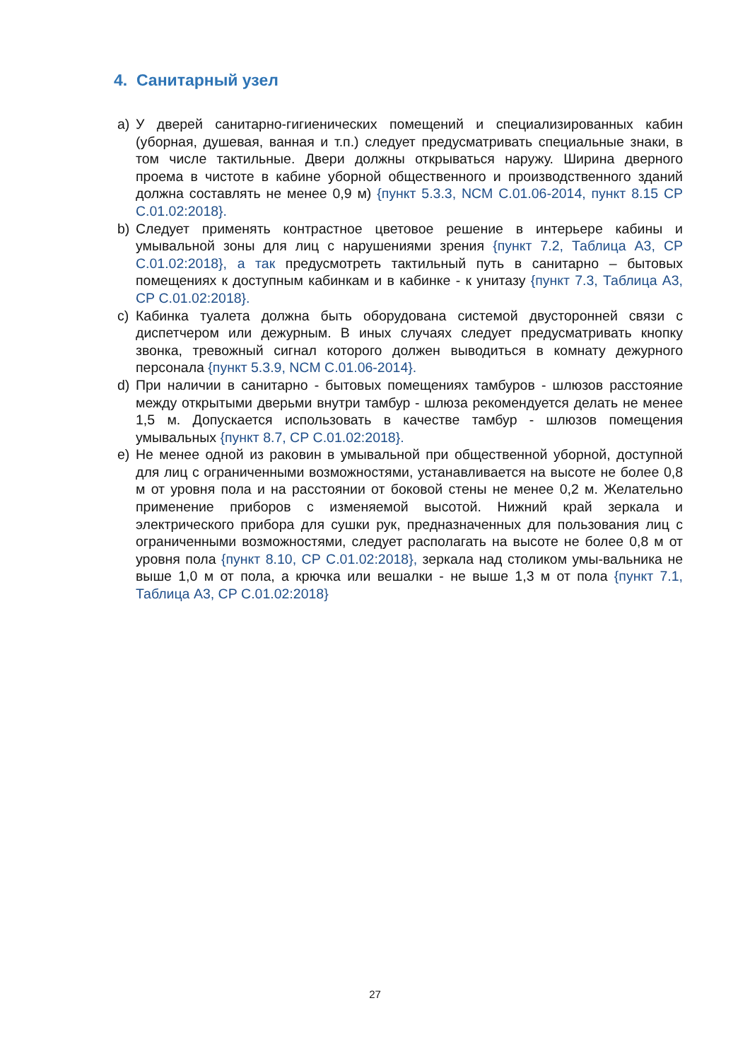4. Санитарный узел
a) У дверей санитарно-гигиенических помещений и специализированных кабин (уборная, душевая, ванная и т.п.) следует предусматривать специальные знаки, в том числе тактильные. Двери должны открываться наружу. Ширина дверного проема в чистоте в кабине уборной общественного и производственного зданий должна составлять не менее 0,9 м) {пункт 5.3.3, NCM C.01.06-2014, пункт 8.15 СР C.01.02:2018}.
b) Следует применять контрастное цветовое решение в интерьере кабины и умывальной зоны для лиц с нарушениями зрения {пункт 7.2, Таблица А3, СР C.01.02:2018}, а так предусмотреть тактильный путь в санитарно – бытовых помещениях к доступным кабинкам и в кабинке - к унитазу {пункт 7.3, Таблица А3, СР C.01.02:2018}.
c) Кабинка туалета должна быть оборудована системой двусторонней связи с диспетчером или дежурным. В иных случаях следует предусматривать кнопку звонка, тревожный сигнал которого должен выводиться в комнату дежурного персонала {пункт 5.3.9, NCM C.01.06-2014}.
d) При наличии в санитарно - бытовых помещениях тамбуров - шлюзов расстояние между открытыми дверьми внутри тамбур - шлюза рекомендуется делать не менее 1,5 м. Допускается использовать в качестве тамбур - шлюзов помещения умывальных {пункт 8.7, СР C.01.02:2018}.
e) Не менее одной из раковин в умывальной при общественной уборной, доступной для лиц с ограниченными возможностями, устанавливается на высоте не более 0,8 м от уровня пола и на расстоянии от боковой стены не менее 0,2 м. Желательно применение приборов с изменяемой высотой. Нижний край зеркала и электрического прибора для сушки рук, предназначенных для пользования лиц с ограниченными возможностями, следует располагать на высоте не более 0,8 м от уровня пола {пункт 8.10, СР C.01.02:2018}, зеркала над столиком умы-вальника не выше 1,0 м от пола, а крючка или вешалки - не выше 1,3 м от пола {пункт 7.1, Таблица А3, СР C.01.02:2018}
27